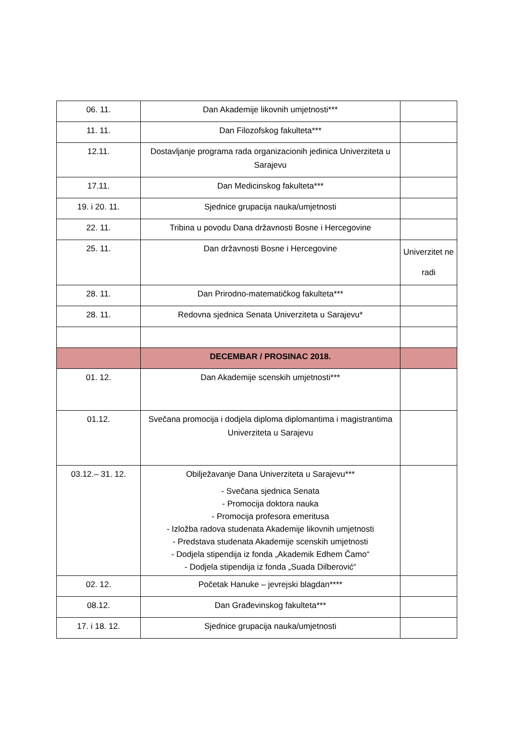| 06. 11. | Dan Akademije likovnih umjetnosti*** | |
| 11. 11. | Dan Filozofskog fakulteta*** | |
| 12.11. | Dostavljanje programa rada organizacionih jedinica Univerziteta u Sarajevu | |
| 17.11. | Dan Medicinskog fakulteta*** | |
| 19. i 20. 11. | Sjednice grupacija nauka/umjetnosti | |
| 22. 11. | Tribina u povodu Dana državnosti Bosne i Hercegovine | |
| 25. 11. | Dan državnosti Bosne i Hercegovine | Univerzitet ne radi |
| 28. 11. | Dan Prirodno-matematičkog fakulteta*** | |
| 28. 11. | Redovna sjednica Senata Univerziteta u Sarajevu* | |
| | DECEMBAR / PROSINAC 2018. | |
| 01. 12. | Dan Akademije scenskih umjetnosti*** | |
| 01.12. | Svečana promocija i dodjela diploma diplomantima i magistrantima Univerziteta u Sarajevu | |
| 03.12.– 31. 12. | Obilježavanje Dana Univerziteta u Sarajevu*** - Svečana sjednica Senata - Promocija doktora nauka - Promocija profesora emeritusa - Izložba radova studenata Akademije likovnih umjetnosti - Predstava studenata Akademije scenskih umjetnosti - Dodjela stipendija iz fonda „Akademik Edhem Čamo“ - Dodjela stipendija iz fonda „Suada Dilberović“ | |
| 02. 12. | Početak Hanuke – jevrejski blagdan**** | |
| 08.12. | Dan Građevinskog fakulteta*** | |
| 17. i 18. 12. | Sjednice grupacija nauka/umjetnosti | |